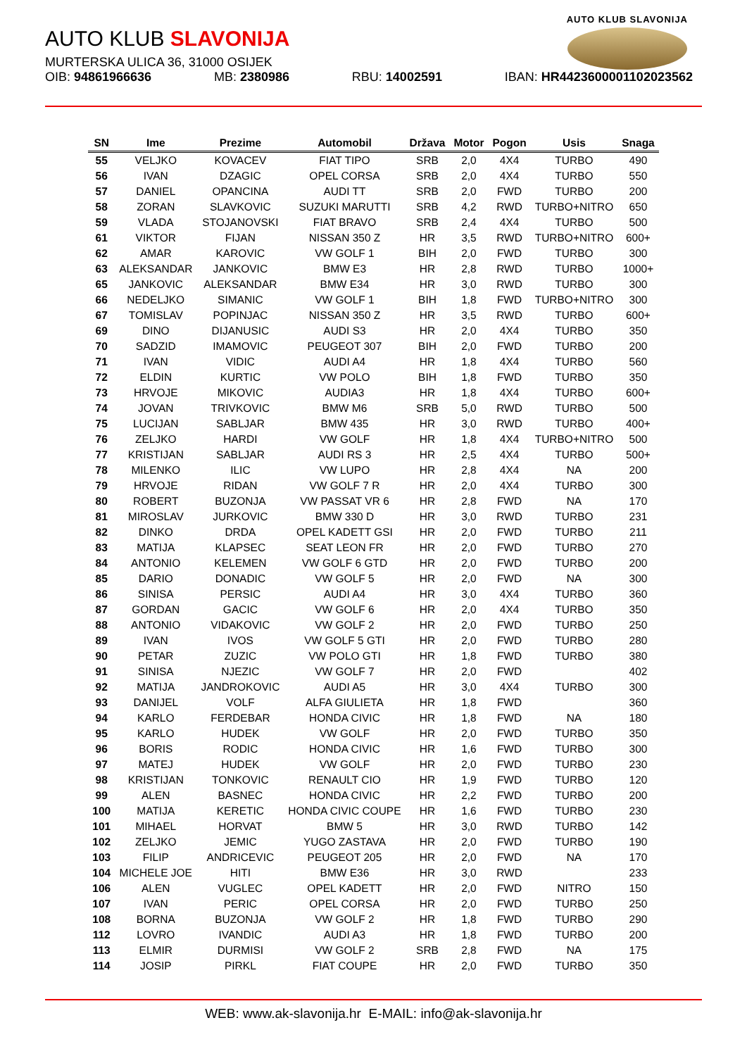AUTO KLUB SLAVONIJA
AUTO KLUB SLAVONIJA
MURTERSKA ULICA 36, 31000 OSIJEK
OIB: 94861966636 MB: 2380986 RBU: 14002591 IBAN: HR4423600001102023562
| SN | Ime | Prezime | Automobil | Država | Motor | Pogon | Usis | Snaga |
| --- | --- | --- | --- | --- | --- | --- | --- | --- |
| 55 | VELJKO | KOVACEV | FIAT TIPO | SRB | 2,0 | 4X4 | TURBO | 490 |
| 56 | IVAN | DZAGIC | OPEL CORSA | SRB | 2,0 | 4X4 | TURBO | 550 |
| 57 | DANIEL | OPANCINA | AUDI TT | SRB | 2,0 | FWD | TURBO | 200 |
| 58 | ZORAN | SLAVKOVIC | SUZUKI MARUTTI | SRB | 4,2 | RWD | TURBO+NITRO | 650 |
| 59 | VLADA | STOJANOVSKI | FIAT BRAVO | SRB | 2,4 | 4X4 | TURBO | 500 |
| 61 | VIKTOR | FIJAN | NISSAN 350 Z | HR | 3,5 | RWD | TURBO+NITRO | 600+ |
| 62 | AMAR | KAROVIC | VW GOLF 1 | BIH | 2,0 | FWD | TURBO | 300 |
| 63 | ALEKSANDAR | JANKOVIC | BMW E3 | HR | 2,8 | RWD | TURBO | 1000+ |
| 65 | JANKOVIC | ALEKSANDAR | BMW E34 | HR | 3,0 | RWD | TURBO | 300 |
| 66 | NEDELJKO | SIMANIC | VW GOLF 1 | BIH | 1,8 | FWD | TURBO+NITRO | 300 |
| 67 | TOMISLAV | POPINJAC | NISSAN 350 Z | HR | 3,5 | RWD | TURBO | 600+ |
| 69 | DINO | DIJANUSIC | AUDI S3 | HR | 2,0 | 4X4 | TURBO | 350 |
| 70 | SADZID | IMAMOVIC | PEUGEOT 307 | BIH | 2,0 | FWD | TURBO | 200 |
| 71 | IVAN | VIDIC | AUDI A4 | HR | 1,8 | 4X4 | TURBO | 560 |
| 72 | ELDIN | KURTIC | VW POLO | BIH | 1,8 | FWD | TURBO | 350 |
| 73 | HRVOJE | MIKOVIC | AUDIA3 | HR | 1,8 | 4X4 | TURBO | 600+ |
| 74 | JOVAN | TRIVKOVIC | BMW M6 | SRB | 5,0 | RWD | TURBO | 500 |
| 75 | LUCIJAN | SABLJAR | BMW 435 | HR | 3,0 | RWD | TURBO | 400+ |
| 76 | ZELJKO | HARDI | VW GOLF | HR | 1,8 | 4X4 | TURBO+NITRO | 500 |
| 77 | KRISTIJAN | SABLJAR | AUDI RS 3 | HR | 2,5 | 4X4 | TURBO | 500+ |
| 78 | MILENKO | ILIC | VW LUPO | HR | 2,8 | 4X4 | NA | 200 |
| 79 | HRVOJE | RIDAN | VW GOLF 7 R | HR | 2,0 | 4X4 | TURBO | 300 |
| 80 | ROBERT | BUZONJA | VW PASSAT VR 6 | HR | 2,8 | FWD | NA | 170 |
| 81 | MIROSLAV | JURKOVIC | BMW 330 D | HR | 3,0 | RWD | TURBO | 231 |
| 82 | DINKO | DRDA | OPEL KADETT GSI | HR | 2,0 | FWD | TURBO | 211 |
| 83 | MATIJA | KLAPSEC | SEAT LEON FR | HR | 2,0 | FWD | TURBO | 270 |
| 84 | ANTONIO | KELEMEN | VW GOLF 6 GTD | HR | 2,0 | FWD | TURBO | 200 |
| 85 | DARIO | DONADIC | VW GOLF 5 | HR | 2,0 | FWD | NA | 300 |
| 86 | SINISA | PERSIC | AUDI A4 | HR | 3,0 | 4X4 | TURBO | 360 |
| 87 | GORDAN | GACIC | VW GOLF 6 | HR | 2,0 | 4X4 | TURBO | 350 |
| 88 | ANTONIO | VIDAKOVIC | VW GOLF 2 | HR | 2,0 | FWD | TURBO | 250 |
| 89 | IVAN | IVOS | VW GOLF 5 GTI | HR | 2,0 | FWD | TURBO | 280 |
| 90 | PETAR | ZUZIC | VW POLO GTI | HR | 1,8 | FWD | TURBO | 380 |
| 91 | SINISA | NJEZIC | VW GOLF 7 | HR | 2,0 | FWD | | 402 |
| 92 | MATIJA | JANDROKOVIC | AUDI A5 | HR | 3,0 | 4X4 | TURBO | 300 |
| 93 | DANIJEL | VOLF | ALFA GIULIETA | HR | 1,8 | FWD | | 360 |
| 94 | KARLO | FERDEBAR | HONDA CIVIC | HR | 1,8 | FWD | NA | 180 |
| 95 | KARLO | HUDEK | VW GOLF | HR | 2,0 | FWD | TURBO | 350 |
| 96 | BORIS | RODIC | HONDA CIVIC | HR | 1,6 | FWD | TURBO | 300 |
| 97 | MATEJ | HUDEK | VW GOLF | HR | 2,0 | FWD | TURBO | 230 |
| 98 | KRISTIJAN | TONKOVIC | RENAULT CIO | HR | 1,9 | FWD | TURBO | 120 |
| 99 | ALEN | BASNEC | HONDA CIVIC | HR | 2,2 | FWD | TURBO | 200 |
| 100 | MATIJA | KERETIC | HONDA CIVIC COUPE | HR | 1,6 | FWD | TURBO | 230 |
| 101 | MIHAEL | HORVAT | BMW 5 | HR | 3,0 | RWD | TURBO | 142 |
| 102 | ZELJKO | JEMIC | YUGO ZASTAVA | HR | 2,0 | FWD | TURBO | 190 |
| 103 | FILIP | ANDRICEVIC | PEUGEOT 205 | HR | 2,0 | FWD | NA | 170 |
| 104 | MICHELE JOE | HITI | BMW E36 | HR | 3,0 | RWD | | 233 |
| 106 | ALEN | VUGLEC | OPEL KADETT | HR | 2,0 | FWD | NITRO | 150 |
| 107 | IVAN | PERIC | OPEL CORSA | HR | 2,0 | FWD | TURBO | 250 |
| 108 | BORNA | BUZONJA | VW GOLF 2 | HR | 1,8 | FWD | TURBO | 290 |
| 112 | LOVRO | IVANDIC | AUDI A3 | HR | 1,8 | FWD | TURBO | 200 |
| 113 | ELMIR | DURMISI | VW GOLF 2 | SRB | 2,8 | FWD | NA | 175 |
| 114 | JOSIP | PIRKL | FIAT COUPE | HR | 2,0 | FWD | TURBO | 350 |
WEB: www.ak-slavonija.hr E-MAIL: info@ak-slavonija.hr